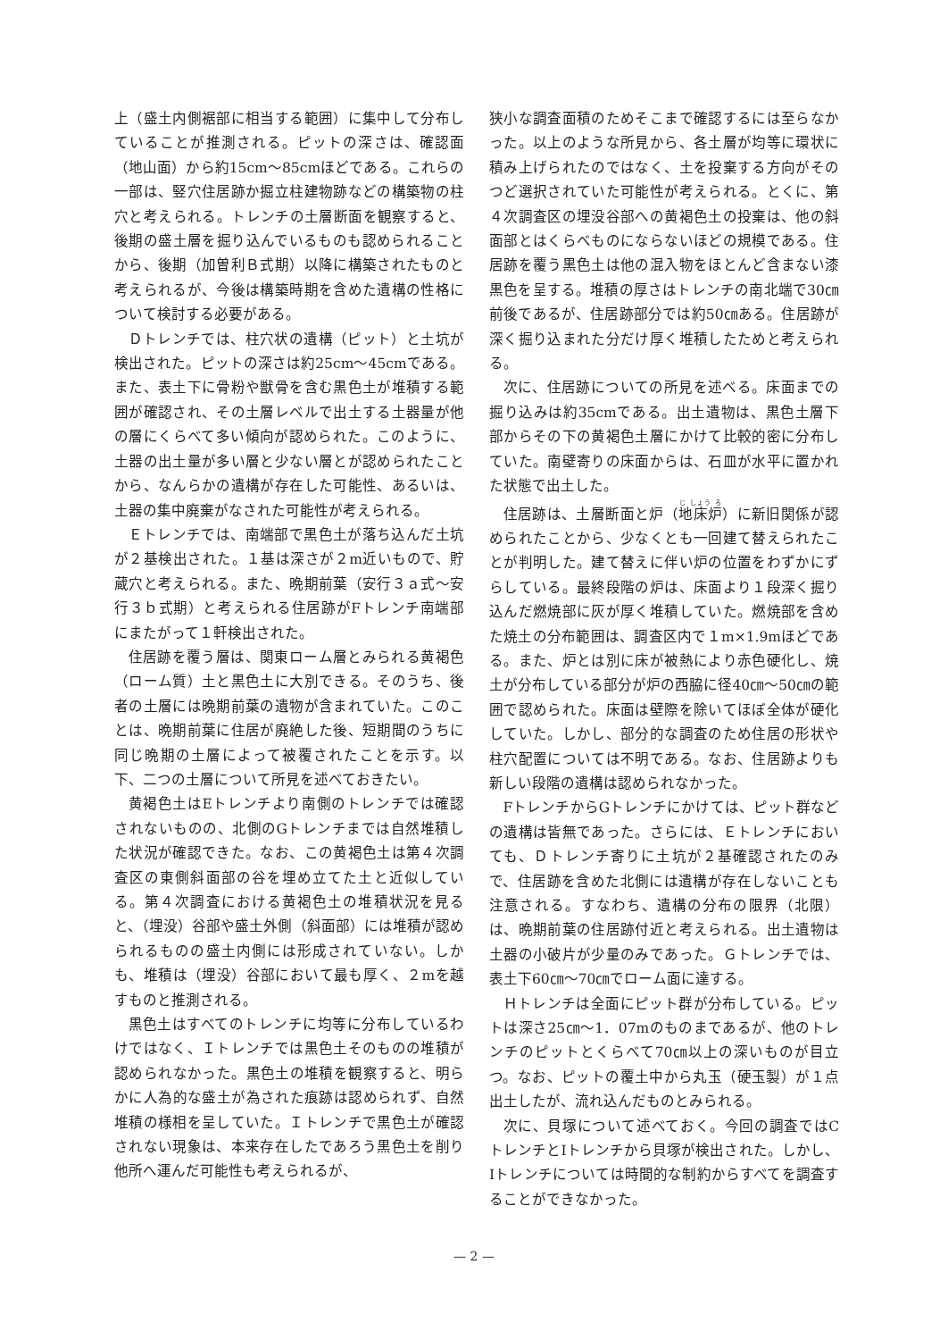上（盛土内側裾部に相当する範囲）に集中して分布していることが推測される。ピットの深さは、確認面（地山面）から約15cm〜85cmほどである。これらの一部は、竪穴住居跡か掘立柱建物跡などの構築物の柱穴と考えられる。トレンチの土層断面を観察すると、後期の盛土層を掘り込んでいるものも認められることから、後期（加曽利Ｂ式期）以降に構築されたものと考えられるが、今後は構築時期を含めた遺構の性格について検討する必要がある。
Ｄトレンチでは、柱穴状の遺構（ピット）と土坑が検出された。ピットの深さは約25cm〜45cmである。また、表土下に骨粉や獣骨を含む黒色土が堆積する範囲が確認され、その土層レベルで出土する土器量が他の層にくらべて多い傾向が認められた。このように、土器の出土量が多い層と少ない層とが認められたことから、なんらかの遺構が存在した可能性、あるいは、土器の集中廃棄がなされた可能性が考えられる。
Ｅトレンチでは、南端部で黒色土が落ち込んだ土坑が２基検出された。１基は深さが２m近いもので、貯蔵穴と考えられる。また、晩期前葉（安行３ａ式〜安行３ｂ式期）と考えられる住居跡がFトレンチ南端部にまたがって１軒検出された。
住居跡を覆う層は、関東ローム層とみられる黄褐色（ローム質）土と黒色土に大別できる。そのうち、後者の土層には晩期前葉の遺物が含まれていた。このことは、晩期前葉に住居が廃絶した後、短期間のうちに同じ晩期の土層によって被覆されたことを示す。以下、二つの土層について所見を述べておきたい。
黄褐色土はEトレンチより南側のトレンチでは確認されないものの、北側のGトレンチまでは自然堆積した状況が確認できた。なお、この黄褐色土は第４次調査区の東側斜面部の谷を埋め立てた土と近似している。第４次調査における黄褐色土の堆積状況を見ると、（埋没）谷部や盛土外側（斜面部）には堆積が認められるものの盛土内側には形成されていない。しかも、堆積は（埋没）谷部において最も厚く、２mを越すものと推測される。
黒色土はすべてのトレンチに均等に分布しているわけではなく、Ｉトレンチでは黒色土そのものの堆積が認められなかった。黒色土の堆積を観察すると、明らかに人為的な盛土が為された痕跡は認められず、自然堆積の様相を呈していた。Ｉトレンチで黒色土が確認されない現象は、本来存在したであろう黒色土を削り他所へ運んだ可能性も考えられるが、
狭小な調査面積のためそこまで確認するには至らなかった。以上のような所見から、各土層が均等に環状に積み上げられたのではなく、土を投棄する方向がそのつど選択されていた可能性が考えられる。とくに、第４次調査区の埋没谷部への黄褐色土の投棄は、他の斜面部とはくらべものにならないほどの規模である。住居跡を覆う黒色土は他の混入物をほとんど含まない漆黒色を呈する。堆積の厚さはトレンチの南北端で30㎝前後であるが、住居跡部分では約50㎝ある。住居跡が深く掘り込まれた分だけ厚く堆積したためと考えられる。
次に、住居跡についての所見を述べる。床面までの掘り込みは約35cmである。出土遺物は、黒色土層下部からその下の黄褐色土層にかけて比較的密に分布していた。南壁寄りの床面からは、石皿が水平に置かれた状態で出土した。
住居跡は、土層断面と炉（地床炉）に新旧関係が認められたことから、少なくとも一回建て替えられたことが判明した。建て替えに伴い炉の位置をわずかにずらしている。最終段階の炉は、床面より１段深く掘り込んだ燃焼部に灰が厚く堆積していた。燃焼部を含めた焼土の分布範囲は、調査区内で１m×1.9mほどである。また、炉とは別に床が被熱により赤色硬化し、焼土が分布している部分が炉の西脇に径40㎝〜50㎝の範囲で認められた。床面は壁際を除いてほぼ全体が硬化していた。しかし、部分的な調査のため住居の形状や柱穴配置については不明である。なお、住居跡よりも新しい段階の遺構は認められなかった。
FトレンチからGトレンチにかけては、ピット群などの遺構は皆無であった。さらには、Ｅトレンチにおいても、Ｄトレンチ寄りに土坑が２基確認されたのみで、住居跡を含めた北側には遺構が存在しないことも注意される。すなわち、遺構の分布の限界（北限）は、晩期前葉の住居跡付近と考えられる。出土遺物は土器の小破片が少量のみであった。Ｇトレンチでは、表土下60㎝〜70㎝でローム面に達する。
Ｈトレンチは全面にピット群が分布している。ピットは深さ25㎝〜1．07mのものまであるが、他のトレンチのピットとくらべて70㎝以上の深いものが目立つ。なお、ピットの覆土中から丸玉（硬玉製）が１点出土したが、流れ込んだものとみられる。
次に、貝塚について述べておく。今回の調査ではCトレンチとIトレンチから貝塚が検出された。しかし、Iトレンチについては時間的な制約からすべてを調査することができなかった。
— 2 —